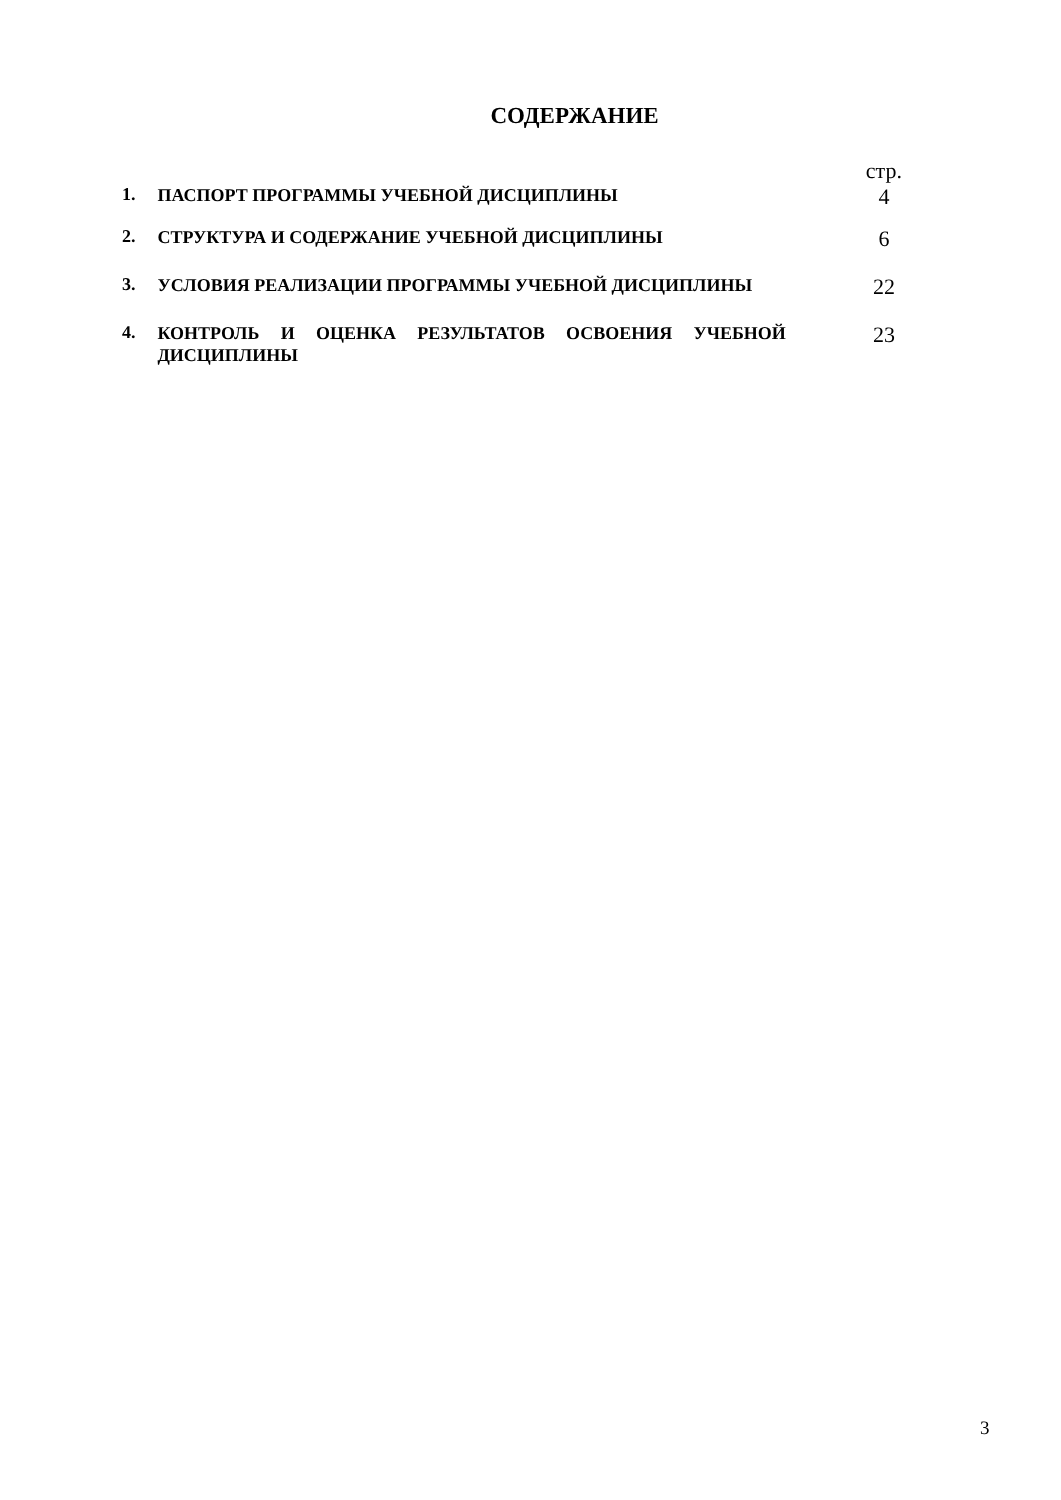СОДЕРЖАНИЕ
| | | стр. |
| 1. | ПАСПОРТ ПРОГРАММЫ УЧЕБНОЙ ДИСЦИПЛИНЫ | 4 |
| 2. | СТРУКТУРА И СОДЕРЖАНИЕ УЧЕБНОЙ ДИСЦИПЛИНЫ | 6 |
| 3. | УСЛОВИЯ РЕАЛИЗАЦИИ ПРОГРАММЫ УЧЕБНОЙ ДИСЦИПЛИНЫ | 22 |
| 4. | КОНТРОЛЬ И ОЦЕНКА РЕЗУЛЬТАТОВ ОСВОЕНИЯ УЧЕБНОЙ ДИСЦИПЛИНЫ | 23 |
3